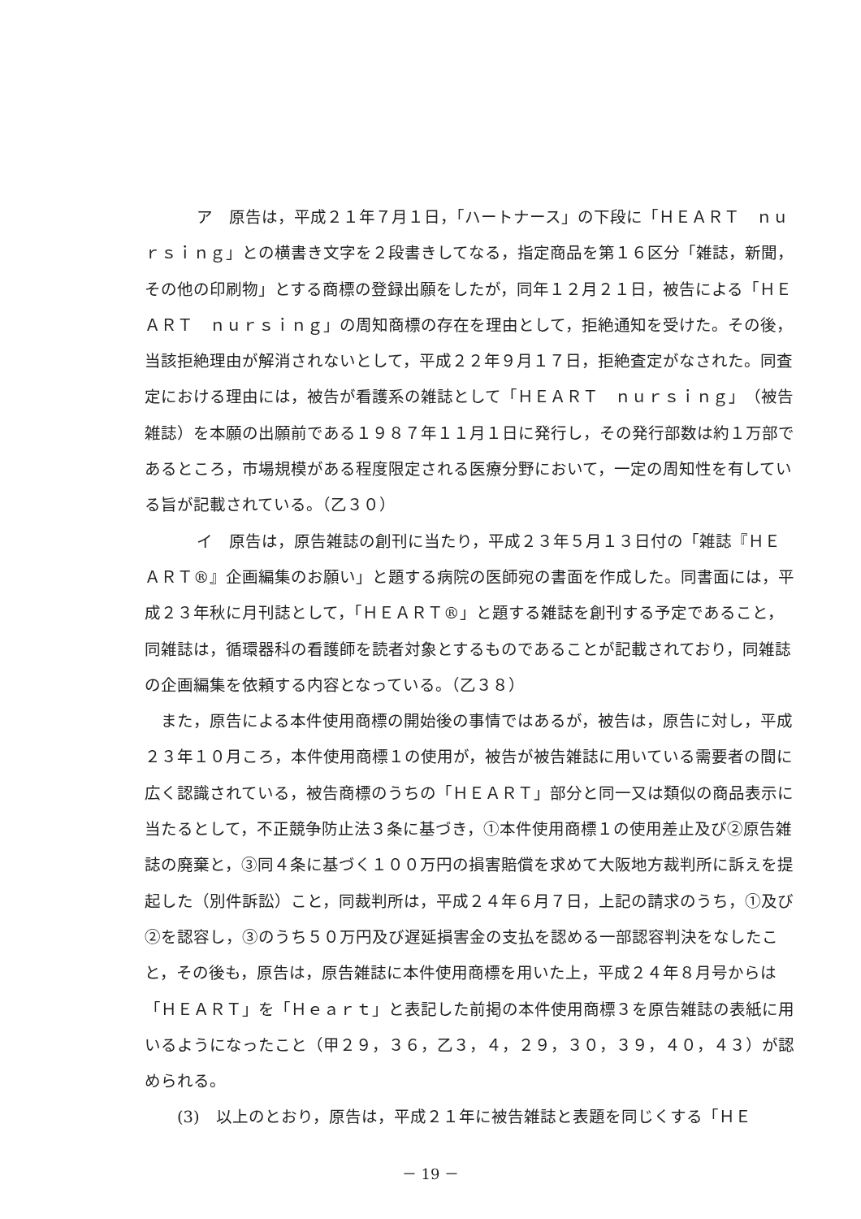ア　原告は，平成２１年７月１日，「ハートナース」の下段に「ＨＥＡＲＴ　ｎｕｒｓｉｎｇ」との横書き文字を２段書きしてなる，指定商品を第１６区分「雑誌，新聞，その他の印刷物」とする商標の登録出願をしたが，同年１２月２１日，被告による「ＨＥＡＲＴ　ｎｕｒｓｉｎｇ」の周知商標の存在を理由として，拒絶通知を受けた。その後，当該拒絶理由が解消されないとして，平成２２年９月１７日，拒絶査定がなされた。同査定における理由には，被告が看護系の雑誌として「ＨＥＡＲＴ　ｎｕｒｓｉｎｇ」（被告雑誌）を本願の出願前である１９８７年１１月１日に発行し，その発行部数は約１万部であるところ，市場規模がある程度限定される医療分野において，一定の周知性を有している旨が記載されている。（乙３０）
イ　原告は，原告雑誌の創刊に当たり，平成２３年５月１３日付の「雑誌『ＨＥＡＲＴ®』企画編集のお願い」と題する病院の医師宛の書面を作成した。同書面には，平成２３年秋に月刊誌として，「ＨＥＡＲＴ®」と題する雑誌を創刊する予定であること，同雑誌は，循環器科の看護師を読者対象とするものであることが記載されており，同雑誌の企画編集を依頼する内容となっている。（乙３８）
また，原告による本件使用商標の開始後の事情ではあるが，被告は，原告に対し，平成２３年１０月ころ，本件使用商標１の使用が，被告が被告雑誌に用いている需要者の間に広く認識されている，被告商標のうちの「ＨＥＡＲＴ」部分と同一又は類似の商品表示に当たるとして，不正競争防止法３条に基づき，①本件使用商標１の使用差止及び②原告雑誌の廃棄と，③同４条に基づく１００万円の損害賠償を求めて大阪地方裁判所に訴えを提起した（別件訴訟）こと，同裁判所は，平成２４年６月７日，上記の請求のうち，①及び②を認容し，③のうち５０万円及び遅延損害金の支払を認める一部認容判決をなしたこと，その後も，原告は，原告雑誌に本件使用商標を用いた上，平成２４年８月号からは「ＨＥＡＲＴ」を「Ｈｅａｒｔ」と表記した前掲の本件使用商標３を原告雑誌の表紙に用いるようになったこと（甲２９，３６，乙３，４，２９，３０，３９，４０，４３）が認められる。
　(3)　以上のとおり，原告は，平成２１年に被告雑誌と表題を同じくする「ＨＥ
－ 19 －